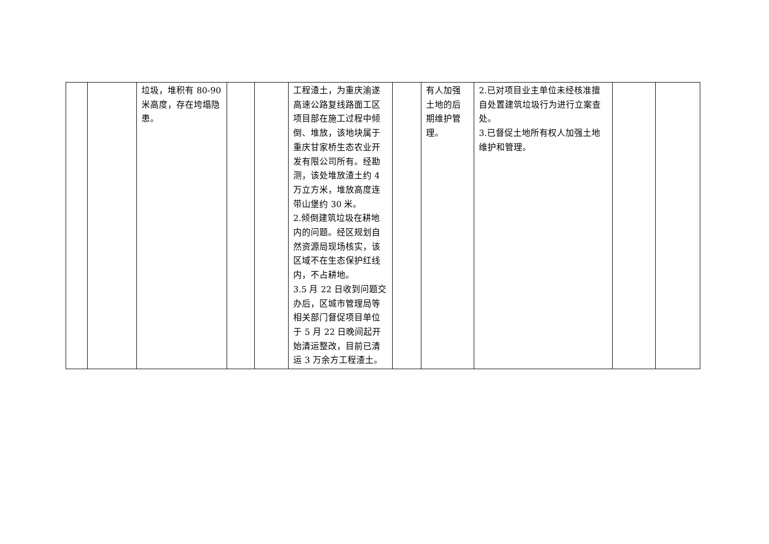| | | 垃圾，堆积有 80-90 米高度，存在垮塌隐患。 | | | 工程渣土，为重庆渝遂高速公路复线路面工区项目部在施工过程中倾倒、堆放，该地块属于重庆甘家桥生态农业开发有限公司所有。经勘测，该处堆放渣土约 4 万立方米，堆放高度连带山堡约 30 米。 2.倾倒建筑垃圾在耕地内的问题。经区规划自然资源局现场核实，该区域不在生态保护红线内，不占耕地。 3.5 月 22 日收到问题交办后，区城市管理局等相关部门督促项目单位于 5 月 22 日晚间起开始清运整改，目前已清运 3 万余方工程渣土。 | | 有人加强土地的后期维护管理。 | 2.已对项目业主单位未经核准擅自处置建筑垃圾行为进行立案查处。 3.已督促土地所有权人加强土地维护和管理。 | | |